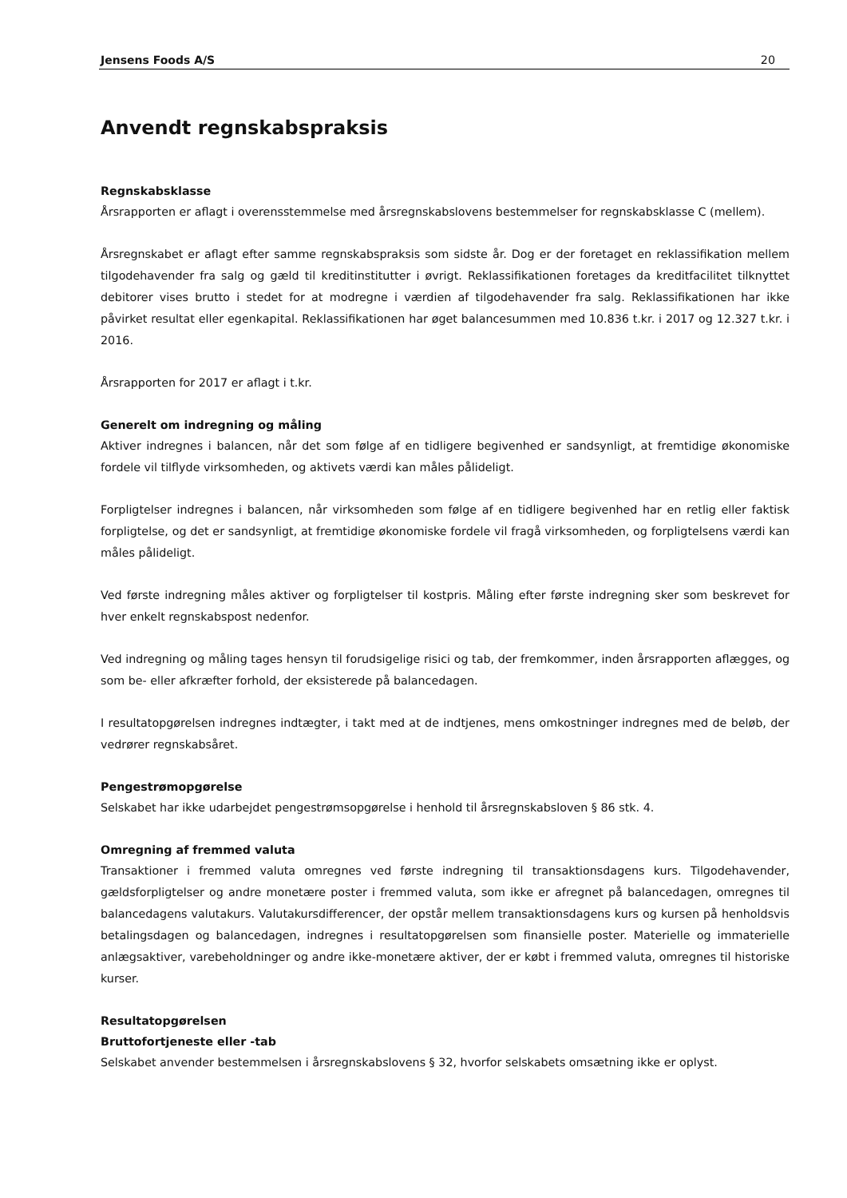Jensens Foods A/S 20
Anvendt regnskabspraksis
Regnskabsklasse
Årsrapporten er aflagt i overensstemmelse med årsregnskabslovens bestemmelser for regnskabsklasse C (mellem).
Årsregnskabet er aflagt efter samme regnskabspraksis som sidste år. Dog er der foretaget en reklassifikation mellem tilgodehavender fra salg og gæld til kreditinstitutter i øvrigt. Reklassifikationen foretages da kreditfacilitet tilknyttet debitorer vises brutto i stedet for at modregne i værdien af tilgodehavender fra salg. Reklassifikationen har ikke påvirket resultat eller egenkapital. Reklassifikationen har øget balancesummen med 10.836 t.kr. i 2017 og 12.327 t.kr. i 2016.
Årsrapporten for 2017 er aflagt i t.kr.
Generelt om indregning og måling
Aktiver indregnes i balancen, når det som følge af en tidligere begivenhed er sandsynligt, at fremtidige økonomiske fordele vil tilflyde virksomheden, og aktivets værdi kan måles pålideligt.
Forpligtelser indregnes i balancen, når virksomheden som følge af en tidligere begivenhed har en retlig eller faktisk forpligtelse, og det er sandsynligt, at fremtidige økonomiske fordele vil fragå virksomheden, og forpligtelsens værdi kan måles pålideligt.
Ved første indregning måles aktiver og forpligtelser til kostpris. Måling efter første indregning sker som beskrevet for hver enkelt regnskabspost nedenfor.
Ved indregning og måling tages hensyn til forudsigelige risici og tab, der fremkommer, inden årsrapporten aflægges, og som be- eller afkræfter forhold, der eksisterede på balancedagen.
I resultatopgørelsen indregnes indtægter, i takt med at de indtjenes, mens omkostninger indregnes med de beløb, der vedrører regnskabsåret.
Pengestrømopgørelse
Selskabet har ikke udarbejdet pengestrømsopgørelse i henhold til årsregnskabsloven § 86 stk. 4.
Omregning af fremmed valuta
Transaktioner i fremmed valuta omregnes ved første indregning til transaktionsdagens kurs. Tilgodehavender, gældsforpligtelser og andre monetære poster i fremmed valuta, som ikke er afregnet på balancedagen, omregnes til balancedagens valutakurs. Valutakursdifferencer, der opstår mellem transaktionsdagens kurs og kursen på henholdsvis betalingsdagen og balancedagen, indregnes i resultatopgørelsen som finansielle poster. Materielle og immaterielle anlægsaktiver, varebeholdninger og andre ikke-monetære aktiver, der er købt i fremmed valuta, omregnes til historiske kurser.
Resultatopgørelsen
Bruttofortjeneste eller -tab
Selskabet anvender bestemmelsen i årsregnskabslovens § 32, hvorfor selskabets omsætning ikke er oplyst.